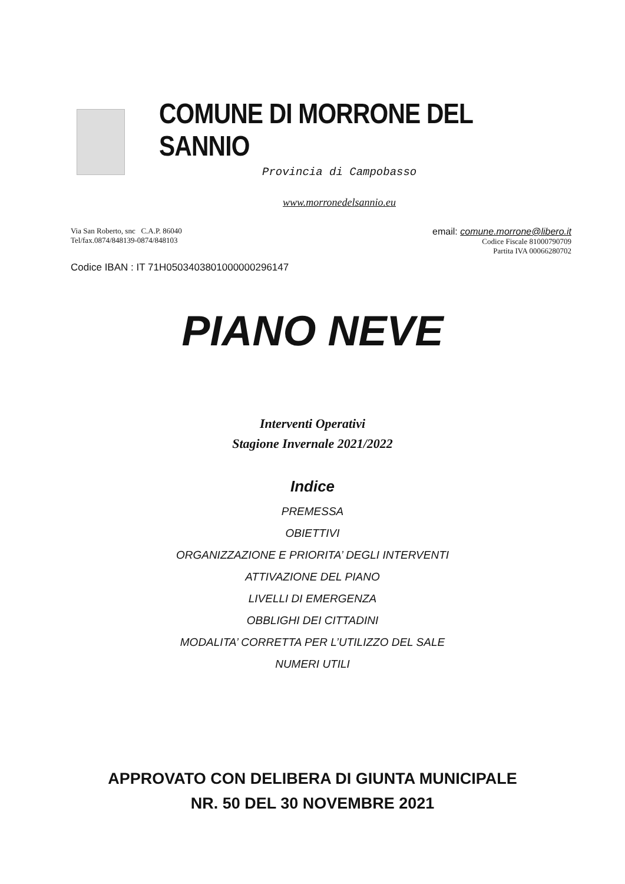COMUNE DI MORRONE DEL SANNIO
Provincia di Campobasso
www.morronedelsannio.eu
Via San Roberto, snc C.A.P. 86040
Tel/fax.0874/848139-0874/848103
email: comune.morrone@libero.it
Codice Fiscale 81000790709
Partita IVA 00066280702
Codice IBAN : IT 71H0503403801000000296147
PIANO NEVE
Interventi Operativi
Stagione Invernale 2021/2022
Indice
PREMESSA
OBIETTIVI
ORGANIZZAZIONE E PRIORITA’ DEGLI INTERVENTI
ATTIVAZIONE DEL PIANO
LIVELLI DI EMERGENZA
OBBLIGHI DEI CITTADINI
MODALITA’ CORRETTA PER L’UTILIZZO DEL SALE
NUMERI UTILI
APPROVATO CON DELIBERA DI GIUNTA MUNICIPALE
NR. 50 DEL 30 NOVEMBRE 2021